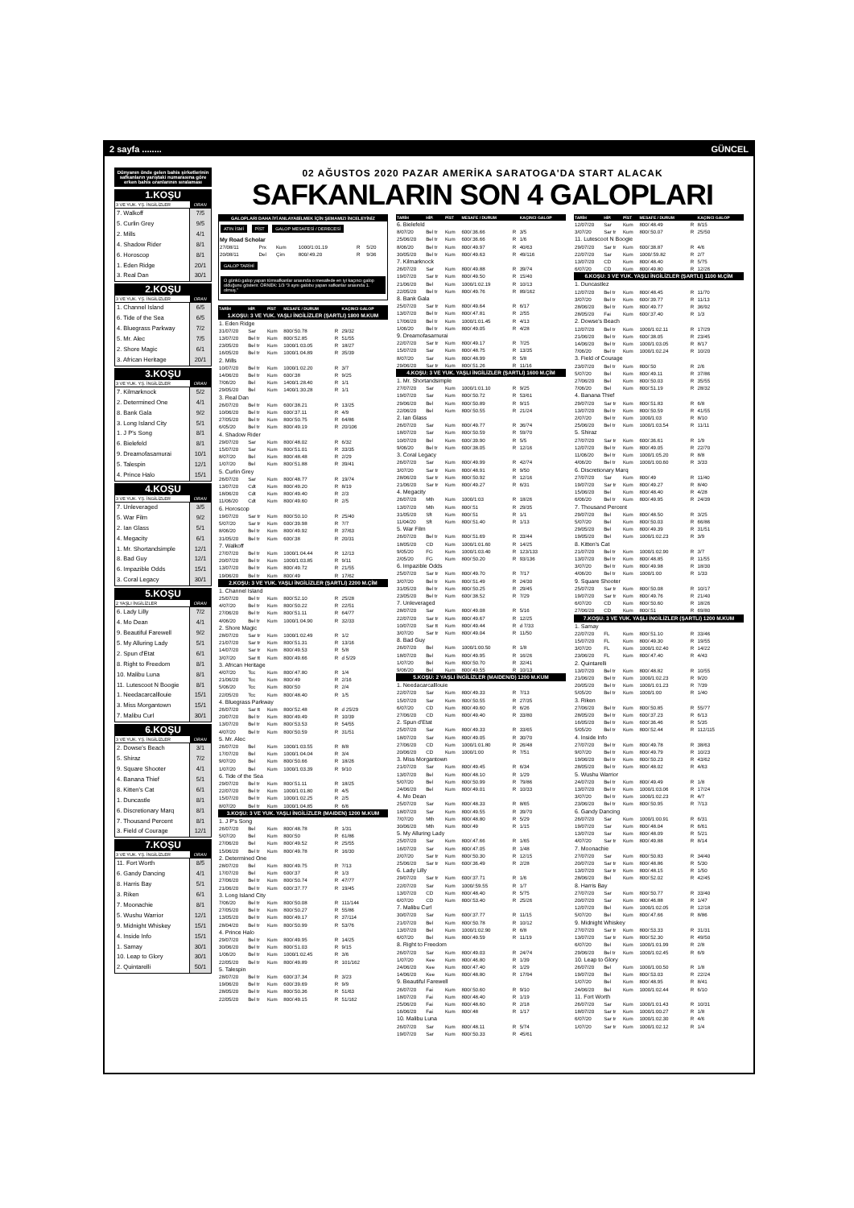2 sayfa ........ GÜNCEL
Dünyanın önde gelen bahis şirketlerinin safkanların yarıştaki numarasına göre erken bahis oranlarının sıralaması
1.KOŞU
| 3 VE YUK. YŞ. İNGİLİZLER | ORAN |
| --- | --- |
| 7. Walkoff | 7/5 |
| 5. Curlin Grey | 9/5 |
| 2. Mills | 4/1 |
| 4. Shadow Rider | 8/1 |
| 6. Horoscop | 8/1 |
| 1. Eden Ridge | 20/1 |
| 3. Real Dan | 30/1 |
2.KOŞU
| 3 VE YUK. YŞ. İNGİLİZLER | ORAN |
| --- | --- |
| 1. Channel Island | 6/5 |
| 6. Tide of the Sea | 6/5 |
| 4. Bluegrass Parkway | 7/2 |
| 5. Mr. Alec | 7/5 |
| 2. Shore Magic | 6/1 |
| 3. African Heritage | 20/1 |
3.KOŞU
| 3 VE YUK. YŞ. İNGİLİZLER | ORAN |
| --- | --- |
| 7. Kilmarknock | 5/2 |
| 2. Determined One | 4/1 |
| 8. Bank Gala | 9/2 |
| 3. Long Island City | 5/1 |
| 1. J P's Song | 8/1 |
| 6. Bielefeld | 8/1 |
| 9. Dreamofasamurai | 10/1 |
| 5. Talespin | 12/1 |
| 4. Prince Halo | 15/1 |
4.KOŞU
| 3 VE YUK. YŞ. İNGİLİZLER | ORAN |
| --- | --- |
| 7. Unleveraged | 3/5 |
| 5. War Film | 9/2 |
| 2. Ian Glass | 5/1 |
| 4. Megacity | 6/1 |
| 1. Mr. Shortandsimple | 12/1 |
| 8. Bad Guy | 12/1 |
| 6. Impazible Odds | 15/1 |
| 3. Coral Legacy | 30/1 |
5.KOŞU
| 2 YAŞLI İNGİLİZLER | ORAN |
| --- | --- |
| 6. Lady Lilly | 7/2 |
| 4. Mo Dean | 4/1 |
| 9. Beautiful Farewell | 9/2 |
| 5. My Alluring Lady | 5/1 |
| 2. Spun d'Etat | 6/1 |
| 8. Right to Freedom | 8/1 |
| 10. Malibu Luna | 8/1 |
| 11. Lutescoot N Boogie | 8/1 |
| 1. Needacarcalllouie | 15/1 |
| 3. Miss Morgantown | 15/1 |
| 7. Malibu Curl | 30/1 |
6.KOŞU
| 3 VE YUK. YŞ. İNGİLİZLER | ORAN |
| --- | --- |
| 2. Dowse's Beach | 3/1 |
| 5. Shiraz | 7/2 |
| 9. Square Shooter | 4/1 |
| 4. Banana Thief | 5/1 |
| 8. Kitten's Cat | 6/1 |
| 1. Duncastle | 8/1 |
| 6. Discretionary Marq | 8/1 |
| 7. Thousand Percent | 8/1 |
| 3. Field of Courage | 12/1 |
7.KOŞU
| 3 VE YUK. YŞ. İNGİLİZLER | ORAN |
| --- | --- |
| 11. Fort Worth | 8/5 |
| 6. Gandy Dancing | 4/1 |
| 8. Harris Bay | 5/1 |
| 3. Riken | 6/1 |
| 7. Moonachie | 8/1 |
| 5. Wushu Warrior | 12/1 |
| 9. Midnight Whiskey | 15/1 |
| 4. Inside Info | 15/1 |
| 1. Samay | 30/1 |
| 10. Leap to Glory | 30/1 |
| 2. Quintarelli | 50/1 |
02 AĞUSTOS 2020 PAZAR AMERİKA SARATOGA'DA START ALACAK
SAFKANLARIN SON 4 GALOPLARI
GALOPLARI DAHA İYİ ANLAYABİLMEK İÇİN ŞEMAMIZI İNCELEYİNİZ
ATIN İSMİ PİST GALOP MESAFESİ / DERECESİ
| My Road Scholar | | | | | |
| 27/08/11 | Prx | Kum | 1000/1:01.19 | R | 5/20 |
| 20/08/11 | Del | Çim | 800/:49.20 | R | 9/36 |
GALOP TARİHİ O günkü galop yapan tümsafkanlar arasında o mesafede en iyi kaçıncı galop olduğunu gösterir. ÖRNEK: 1/3 “3 aynı galobu yapan safkanlar arasında 1. olmuş.”
| TARİH | HİP. | PİST | MESAFE / DURUM | | KAÇINCI GALOP |
| --- | --- | --- | --- | --- | --- |
| 1.KOŞU: 3 VE YUK. YAŞLI İNGİLİZLER (ŞARTLI) 1800 M.KUM | | | | | |
| 1. Eden Ridge | | | | | |
| 31/07/20 | Sar | Kum | 800/:50.78 | R | 29/32 |
| 13/07/20 | Bel tr | Kum | 800/:52.85 | R | 51/55 |
| 23/05/20 | Bel tr | Kum | 1000/1:03.05 | R | 18/27 |
| 16/05/20 | Bel tr | Kum | 1000/1:04.89 | R | 35/39 |
| 2. Mills | | | | | |
| 10/07/20 | Bel tr | Kum | 1000/1:02.20 | R | 3/7 |
| 14/06/20 | Bel tr | Kum | 600/:38 | R | 9/25 |
| 7/06/20 | Bel | Kum | 1400/1:28.40 | R | 1/1 |
| 29/05/20 | Bel | Kum | 1400/1:30.28 | R | 1/1 |
| 3. Real Dan | | | | | |
| 26/07/20 | Bel tr | Kum | 600/:38.21 | R | 13/25 |
| 10/06/20 | Bel tr | Kum | 600/:37.11 | R | 4/9 |
| 27/05/20 | Bel tr | Kum | 800/:50.75 | R | 64/86 |
| 6/05/20 | Bel tr | Kum | 800/:49.19 | R | 20/106 |
| 4. Shadow Rider | | | | | |
| 29/07/20 | Sar | Kum | 800/:48.02 | R | 6/32 |
| 15/07/20 | Sar | Kum | 800/:51.01 | R | 33/35 |
| 8/07/20 | Bel | Kum | 800/:48.48 | R | 2/29 |
| 1/07/20 | Bel | Kum | 800/:51.88 | R | 39/41 |
| 5. Curlin Grey | | | | | |
| 26/07/20 | Sar | Kum | 800/:48.77 | R | 19/74 |
| 13/07/20 | Cdt | Kum | 800/:49.20 | R | 8/19 |
| 18/06/20 | Cdt | Kum | 800/:49.40 | R | 2/3 |
| 11/06/20 | Cdt | Kum | 800/:49.60 | R | 2/5 |
| 6. Horoscop | | | | | |
| 19/07/20 | Sar tr | Kum | 800/:50.10 | R | 25/40 |
| 5/07/20 | Sar tr | Kum | 600/:39.98 | R | 7/7 |
| 8/06/20 | Bel tr | Kum | 800/:49.92 | R | 37/63 |
| 31/05/20 | Bel tr | Kum | 600/:38 | R | 20/31 |
| 7. Walkoff | | | | | |
| 27/07/20 | Bel tr | Kum | 1000/1:04.44 | R | 12/13 |
| 20/07/20 | Bel tr | Kum | 1000/1:03.85 | R | 9/11 |
| 13/07/20 | Bel tr | Kum | 800/:49.72 | R | 21/55 |
| 19/06/20 | Bel tr | Kum | 800/:49 | R | 17/62 |
| 2.KOŞU: 3 VE YUK. YAŞLI İNGİLİZLER (ŞARTLI) 2200 M.ÇİM | | | | | |
| 1. Channel Island | | | | | |
| 25/07/20 | Bel tr | Kum | 800/:52.10 | R | 25/28 |
| 4/07/20 | Bel tr | Kum | 800/:50.22 | R | 22/51 |
| 27/06/20 | Bel tr | Kum | 800/:51.11 | R | 64/77 |
| 4/06/20 | Bel tr | Kum | 1000/1:04.90 | R | 32/33 |
| 2. Shore Magic | | | | | |
| 28/07/20 | Sar tr | Kum | 1000/1:02.49 | R | 1/2 |
| 21/07/20 | Sar tr | Kum | 800/:51.31 | R | 13/16 |
| 14/07/20 | Sar tr | Kum | 800/:49.53 | R | 5/8 |
| 3/07/20 | Sar tt | Kum | 800/:49.66 | R | d 5/29 |
| 3. African Heritage | | | | | |
| 4/07/20 | Tcc | Kum | 800/:47.80 | R | 1/4 |
| 21/06/20 | Tcc | Kum | 800/:49 | R | 2/16 |
| 5/06/20 | Tcc | Kum | 800/:50 | R | 2/4 |
| 22/05/20 | Tcc | Kum | 800/:48.40 | R | 1/5 |
| 4. Bluegrass Parkway | | | | | |
| 26/07/20 | Sar tt | Kum | 800/:52.48 | R | d 25/29 |
| 20/07/20 | Bel tr | Kum | 800/:49.49 | R | 10/39 |
| 13/07/20 | Bel tr | Kum | 800/:53.53 | R | 54/55 |
| 4/07/20 | Bel tr | Kum | 800/:50.59 | R | 31/51 |
| 5. Mr. Alec | | | | | |
| 26/07/20 | Bel | Kum | 1000/1:03.55 | R | 8/8 |
| 17/07/20 | Bel | Kum | 1000/1:04.04 | R | 3/4 |
| 9/07/20 | Bel | Kum | 800/:50.66 | R | 18/26 |
| 1/07/20 | Bel | Kum | 1000/1:03.39 | R | 9/10 |
| 6. Tide of the Sea | | | | | |
| 29/07/20 | Bel tr | Kum | 800/:51.11 | R | 18/25 |
| 22/07/20 | Bel tr | Kum | 1000/1:01.80 | R | 4/5 |
| 15/07/20 | Bel tr | Kum | 1000/1:02.25 | R | 2/5 |
| 8/07/20 | Bel tr | Kum | 1000/1:04.85 | R | 6/6 |
| 3.KOŞU: 3 VE YUK. YAŞLI İNGİLİZLER (MAIDEN) 1200 M.KUM | | | | | |
| 1. J P's Song | | | | | |
| 26/07/20 | Bel | Kum | 800/:48.78 | R | 1/31 |
| 5/07/20 | Bel | Kum | 800/:50 | R | 61/86 |
| 27/06/20 | Bel | Kum | 800/:49.52 | R | 25/55 |
| 15/06/20 | Bel tr | Kum | 800/:49.78 | R | 16/30 |
| 2. Determined One | | | | | |
| 28/07/20 | Bel | Kum | 800/:49.75 | R | 7/13 |
| 17/07/20 | Bel | Kum | 600/:37 | R | 1/3 |
| 27/06/20 | Bel tr | Kum | 800/:50.74 | R | 47/77 |
| 21/06/20 | Bel tr | Kum | 600/:37.77 | R | 19/45 |
| 3. Long Island City | | | | | |
| 7/06/20 | Bel tr | Kum | 800/:50.08 | R | 111/144 |
| 27/05/20 | Bel tr | Kum | 800/:50.27 | R | 55/86 |
| 13/05/20 | Bel tr | Kum | 800/:49.17 | R | 37/114 |
| 28/04/20 | Bel tr | Kum | 800/:50.99 | R | 53/76 |
| 4. Prince Halo | | | | | |
| 29/07/20 | Bel tr | Kum | 800/:49.95 | R | 14/25 |
| 30/06/20 | Bel tr | Kum | 800/:51.03 | R | 9/15 |
| 1/06/20 | Bel tr | Kum | 1000/1:02.45 | R | 3/6 |
| 22/05/20 | Bel tr | Kum | 800/:49.89 | R | 101/162 |
| 5. Talespin | | | | | |
| 28/07/20 | Bel tr | Kum | 600/:37.34 | R | 3/23 |
| 19/06/20 | Bel tr | Kum | 600/:39.69 | R | 9/9 |
| 28/05/20 | Bel tr | Kum | 800/:50.36 | R | 51/63 |
| 22/05/20 | Bel tr | Kum | 800/:49.15 | R | 51/162 |
| TARİH | HİP. | PİST | MESAFE / DURUM | | KAÇINCI GALOP |
| --- | --- | --- | --- | --- | --- |
| 6. Bielefeld | | | | | |
| 8/07/20 | Bel tr | Kum | 600/:36.66 | R | 3/5 |
| 25/06/20 | Bel tr | Kum | 600/:36.66 | R | 1/6 |
| 8/06/20 | Bel tr | Kum | 800/:49.97 | R | 40/63 |
| 30/05/20 | Bel tr | Kum | 800/:49.63 | R | 49/116 |
| 7. Kilmarknock | | | | | |
| 26/07/20 | Sar | Kum | 800/:49.88 | R | 39/74 |
| 19/07/20 | Sar tr | Kum | 800/:49.50 | R | 15/40 |
| 21/06/20 | Bel | Kum | 1000/1:02.19 | R | 10/13 |
| 22/05/20 | Bel tr | Kum | 800/:49.76 | R | 89/162 |
| 8. Bank Gala | | | | | |
| 25/07/20 | Sar tr | Kum | 800/:49.64 | R | 6/17 |
| 13/07/20 | Bel tr | Kum | 800/:47.81 | R | 2/55 |
| 17/06/20 | Bel tr | Kum | 1000/1:01.45 | R | 4/13 |
| 1/06/20 | Bel tr | Kum | 800/:49.05 | R | 4/28 |
| 9. Dreamofasamurai | | | | | |
| 22/07/20 | Sar tr | Kum | 800/:49.17 | R | 7/25 |
| 15/07/20 | Sar | Kum | 800/:48.75 | R | 13/35 |
| 8/07/20 | Sar | Kum | 800/:48.99 | R | 5/8 |
| 29/06/20 | Sar tr | Kum | 800/:51.26 | R | 11/16 |
| 4.KOŞU: 3 VE YUK. YAŞLI İNGİLİZLER (ŞARTLI) 1600 M.ÇİM | | | | | |
| 1. Mr. Shortandsimple | | | | | |
| 27/07/20 | Sar | Kum | 1000/1:01.10 | R | 9/25 |
| 19/07/20 | Sar | Kum | 800/:50.72 | R | 53/61 |
| 29/06/20 | Bel | Kum | 800/:50.89 | R | 9/15 |
| 22/06/20 | Bel | Kum | 800/:50.55 | R | 21/24 |
| 2. Ian Glass | | | | | |
| 26/07/20 | Sar | Kum | 800/:49.77 | R | 36/74 |
| 18/07/20 | Sar | Kum | 800/:50.59 | R | 59/70 |
| 10/07/20 | Bel | Kum | 600/:39.90 | R | 5/5 |
| 9/06/20 | Bel tr | Kum | 600/:38.05 | R | 12/16 |
| 3. Coral Legacy | | | | | |
| 26/07/20 | Sar | Kum | 800/:49.99 | R | 42/74 |
| 3/07/20 | Sar tr | Kum | 800/:48.91 | R | 9/50 |
| 28/06/20 | Sar tr | Kum | 800/:50.92 | R | 12/16 |
| 21/06/20 | Sar tr | Kum | 800/:49.27 | R | 6/31 |
| 4. Megacity | | | | | |
| 26/07/20 | Mth | Kum | 1000/1:03 | R | 18/26 |
| 13/07/20 | Mth | Kum | 800/:51 | R | 29/35 |
| 31/05/20 | Sft | Kum | 800/:51 | R | 1/1 |
| 11/04/20 | Sft | Kum | 800/:51.40 | R | 1/13 |
| 5. War Film | | | | | |
| 26/07/20 | Bel tr | Kum | 800/:51.69 | R | 33/44 |
| 18/05/20 | CD | Kum | 1000/1:01.60 | R | 14/25 |
| 9/05/20 | FG | Kum | 1000/1:03.40 | R | 123/133 |
| 2/05/20 | FG | Kum | 800/:50.20 | R | 93/136 |
| 6. Impazible Odds | | | | | |
| 25/07/20 | Sar tr | Kum | 800/:49.70 | R | 7/17 |
| 3/07/20 | Bel tr | Kum | 800/:51.49 | R | 24/30 |
| 31/05/20 | Bel tr | Kum | 800/:50.25 | R | 29/45 |
| 23/05/20 | Bel tr | Kum | 600/:38.52 | R | 7/29 |
| 7. Unleveraged | | | | | |
| 28/07/20 | Sar | Kum | 800/:49.08 | R | 5/16 |
| 22/07/20 | Sar tr | Kum | 800/:49.67 | R | 12/25 |
| 10/07/20 | Sar tt | Kum | 800/:49.44 | R | d 7/33 |
| 3/07/20 | Sar tr | Kum | 800/:49.04 | R | 11/50 |
| 8. Bad Guy | | | | | |
| 26/07/20 | Bel | Kum | 1000/1:00.50 | R | 1/8 |
| 18/07/20 | Bel | Kum | 800/:49.95 | R | 16/26 |
| 1/07/20 | Bel | Kum | 800/:50.70 | R | 32/41 |
| 9/06/20 | Bel | Kum | 800/:49.55 | R | 10/13 |
| 5.KOŞU: 2 YAŞLI İNGİLİZLER (MAIDEN/D) 1200 M.KUM | | | | | |
| 1. Needacarcalllouie | | | | | |
| 22/07/20 | Sar | Kum | 800/:49.33 | R | 7/13 |
| 15/07/20 | Sar | Kum | 800/:50.55 | R | 27/35 |
| 6/07/20 | CD | Kum | 800/:49.60 | R | 6/26 |
| 27/06/20 | CD | Kum | 800/:49.40 | R | 33/80 |
| 2. Spun d'Etat | | | | | |
| 25/07/20 | Sar | Kum | 800/:49.33 | R | 33/65 |
| 18/07/20 | Sar | Kum | 800/:49.05 | R | 30/70 |
| 27/06/20 | CD | Kum | 1000/1:01.80 | R | 26/48 |
| 20/06/20 | CD | Kum | 1000/1:00 | R | 7/51 |
| 3. Miss Morgantown | | | | | |
| 21/07/20 | Sar | Kum | 800/:49.45 | R | 6/34 |
| 13/07/20 | Bel | Kum | 800/:48.10 | R | 1/29 |
| 5/07/20 | Bel | Kum | 800/:50.99 | R | 79/86 |
| 24/06/20 | Bel | Kum | 800/:49.01 | R | 10/33 |
| 4. Mo Dean | | | | | |
| 25/07/20 | Sar | Kum | 800/:48.33 | R | 8/65 |
| 18/07/20 | Sar | Kum | 800/:49.55 | R | 39/70 |
| 7/07/20 | Mth | Kum | 800/:48.80 | R | 5/29 |
| 30/06/20 | Mth | Kum | 800/:49 | R | 1/15 |
| 5. My Alluring Lady | | | | | |
| 25/07/20 | Sar | Kum | 800/:47.66 | R | 1/65 |
| 16/07/20 | Sar | Kum | 800/:47.05 | R | 1/48 |
| 2/07/20 | Sar tr | Kum | 800/:50.30 | R | 12/15 |
| 25/06/20 | Sar tr | Kum | 600/:36.49 | R | 2/28 |
| 6. Lady Lilly | | | | | |
| 29/07/20 | Sar tr | Kum | 600/:37.71 | R | 1/6 |
| 22/07/20 | Sar | Kum | 1000/:59.55 | R | 1/7 |
| 13/07/20 | CD | Kum | 800/:48.40 | R | 5/75 |
| 6/07/20 | CD | Kum | 800/:53.40 | R | 25/26 |
| 7. Malibu Curl | | | | | |
| 30/07/20 | Sar | Kum | 600/:37.77 | R | 11/15 |
| 21/07/20 | Bel | Kum | 800/:50.78 | R | 10/12 |
| 13/07/20 | Bel | Kum | 1000/1:02.90 | R | 6/8 |
| 6/07/20 | Bel | Kum | 800/:49.59 | R | 11/19 |
| 8. Right to Freedom | | | | | |
| 26/07/20 | Sar | Kum | 800/:49.03 | R | 24/74 |
| 1/07/20 | Kee | Kum | 800/:46.80 | R | 1/39 |
| 24/06/20 | Kee | Kum | 800/:47.40 | R | 1/29 |
| 14/06/20 | Kee | Kum | 800/:48.80 | R | 17/94 |
| 9. Beautiful Farewell | | | | | |
| 26/07/20 | Fai | Kum | 800/:50.60 | R | 9/10 |
| 18/07/20 | Fai | Kum | 800/:48.40 | R | 1/19 |
| 25/06/20 | Fai | Kum | 800/:48.60 | R | 2/18 |
| 16/06/20 | Fai | Kum | 800/:48 | R | 1/17 |
| 10. Malibu Luna | | | | | |
| 26/07/20 | Sar | Kum | 800/:48.11 | R | 5/74 |
| 19/07/20 | Sar | Kum | 800/:50.33 | R | 45/61 |
| TARİH | HİP. | PİST | MESAFE / DURUM | | KAÇINCI GALOP |
| --- | --- | --- | --- | --- | --- |
| 12/07/20 | Sar | Kum | 800/:48.49 | R | 8/15 |
| 3/07/20 | Sar tr | Kum | 800/:50.07 | R | 25/50 |
| 11. Lutescoot N Boogie | | | | | |
| 29/07/20 | Sar tr | Kum | 600/:38.87 | R | 4/6 |
| 22/07/20 | Sar | Kum | 1000/:59.82 | R | 2/7 |
| 13/07/20 | CD | Kum | 800/:48.40 | R | 5/75 |
| 6/07/20 | CD | Kum | 800/:49.80 | R | 12/26 |
| 6.KOŞU: 3 VE YUK. YAŞLI İNGİLİZLER (ŞARTLI) 1100 M.ÇİM | | | | | |
| 1. Duncastlez | | | | | |
| 12/07/20 | Bel tr | Kum | 800/:48.45 | R | 11/70 |
| 3/07/20 | Bel tr | Kum | 600/:39.77 | R | 11/13 |
| 28/06/20 | Bel tr | Kum | 800/:49.77 | R | 36/92 |
| 28/05/20 | Fai | Kum | 600/:37.40 | R | 1/3 |
| 2. Dowse's Beach | | | | | |
| 12/07/20 | Bel tr | Kum | 1000/1:02.11 | R | 17/29 |
| 21/06/20 | Bel tr | Kum | 600/:38.05 | R | 23/45 |
| 14/06/20 | Bel tr | Kum | 1000/1:03.05 | R | 8/17 |
| 7/06/20 | Bel tr | Kum | 1000/1:02.24 | R | 10/20 |
| 3. Field of Courage | | | | | |
| 23/07/20 | Bel tr | Kum | 800/:50 | R | 2/6 |
| 5/07/20 | Bel | Kum | 800/:49.11 | R | 37/86 |
| 27/06/20 | Bel | Kum | 800/:50.03 | R | 35/55 |
| 7/06/20 | Bel | Kum | 800/:51.19 | R | 28/32 |
| 4. Banana Thief | | | | | |
| 29/07/20 | Sar tr | Kum | 800/:51.83 | R | 6/8 |
| 13/07/20 | Bel tr | Kum | 800/:50.59 | R | 41/55 |
| 2/07/20 | Bel tr | Kum | 1000/1:03 | R | 8/10 |
| 25/06/20 | Bel tr | Kum | 1000/1:03.54 | R | 11/11 |
| 5. Shiraz | | | | | |
| 27/07/20 | Sar tr | Kum | 600/:36.61 | R | 1/9 |
| 12/07/20 | Bel tr | Kum | 800/:49.05 | R | 22/70 |
| 11/06/20 | Bel tr | Kum | 1000/1:05.20 | R | 8/8 |
| 4/06/20 | Bel tr | Kum | 1000/1:00.60 | R | 3/33 |
| 6. Discretionary Marq | | | | | |
| 27/07/20 | Sar | Kum | 800/:49 | R | 11/40 |
| 19/07/20 | Sar tr | Kum | 800/:49.27 | R | 8/40 |
| 15/06/20 | Bel | Kum | 800/:48.40 | R | 4/28 |
| 6/06/20 | Bel tr | Kum | 800/:49.95 | R | 24/39 |
| 7. Thousand Percent | | | | | |
| 29/07/20 | Bel | Kum | 800/:48.50 | R | 3/25 |
| 5/07/20 | Bel | Kum | 800/:50.03 | R | 66/86 |
| 29/05/20 | Bel | Kum | 800/:49.39 | R | 31/51 |
| 19/05/20 | Bel | Kum | 1000/1:02.23 | R | 3/9 |
| 8. Kitten's Cat | | | | | |
| 21/07/20 | Bel tr | Kum | 1000/1:02.90 | R | 3/7 |
| 13/07/20 | Bel tr | Kum | 800/:48.85 | R | 11/55 |
| 3/07/20 | Bel tr | Kum | 800/:49.98 | R | 18/30 |
| 4/06/20 | Bel tr | Kum | 1000/1:00 | R | 1/33 |
| 9. Square Shooter | | | | | |
| 25/07/20 | Sar tr | Kum | 800/:50.08 | R | 10/17 |
| 19/07/20 | Sar tr | Kum | 800/:49.76 | R | 21/40 |
| 6/07/20 | CD | Kum | 800/:50.60 | R | 18/26 |
| 27/06/20 | CD | Kum | 800/:51 | R | 69/80 |
| 7.KOŞU: 3 VE YUK. YAŞLI İNGİLİZLER (ŞARTLI) 1200 M.KUM | | | | | |
| 1. Samay | | | | | |
| 22/07/20 | FL | Kum | 800/:51.10 | R | 33/46 |
| 15/07/20 | FL | Kum | 800/:49.30 | R | 19/55 |
| 3/07/20 | FL | Kum | 1000/1:02.40 | R | 14/22 |
| 23/06/20 | FL | Kum | 800/:47.40 | R | 4/43 |
| 2. Quintarelli | | | | | |
| 13/07/20 | Bel tr | Kum | 800/:48.82 | R | 10/55 |
| 21/06/20 | Bel tr | Kum | 1000/1:02.23 | R | 9/20 |
| 20/05/20 | Bel tr | Kum | 1000/1:01.23 | R | 7/39 |
| 5/05/20 | Bel tr | Kum | 1000/1:00 | R | 1/40 |
| 3. Riken | | | | | |
| 27/06/20 | Bel tr | Kum | 800/:50.85 | R | 55/77 |
| 28/05/20 | Bel tr | Kum | 600/:37.23 | R | 6/13 |
| 16/05/20 | Bel tr | Kum | 600/:36.46 | R | 5/35 |
| 5/05/20 | Bel tr | Kum | 800/:52.44 | R | 112/115 |
| 4. Inside Info | | | | | |
| 27/07/20 | Bel tr | Kum | 800/:49.78 | R | 38/63 |
| 9/07/20 | Bel tr | Kum | 800/:49.79 | R | 10/23 |
| 19/06/20 | Bel tr | Kum | 800/:50.23 | R | 43/62 |
| 28/05/20 | Bel tr | Kum | 800/:48.02 | R | 4/63 |
| 5. Wushu Warrior | | | | | |
| 24/07/20 | Bel tr | Kum | 800/:49.49 | R | 1/8 |
| 13/07/20 | Bel tr | Kum | 1000/1:03.06 | R | 17/24 |
| 3/07/20 | Bel tr | Kum | 1000/1:02.23 | R | 4/7 |
| 23/06/20 | Bel tr | Kum | 800/:50.95 | R | 7/13 |
| 6. Gandy Dancing | | | | | |
| 26/07/20 | Sar | Kum | 1000/1:00.91 | R | 6/31 |
| 19/07/20 | Sar | Kum | 800/:48.04 | R | 6/61 |
| 13/07/20 | Sar | Kum | 800/:48.09 | R | 5/21 |
| 4/07/20 | Sar tr | Kum | 800/:49.88 | R | 8/14 |
| 7. Moonachie | | | | | |
| 27/07/20 | Sar | Kum | 800/:50.83 | R | 34/40 |
| 20/07/20 | Sar tr | Kum | 800/:48.86 | R | 5/30 |
| 13/07/20 | Sar tr | Kum | 800/:48.15 | R | 1/50 |
| 28/06/20 | Bel | Kum | 800/:52.02 | R | 42/45 |
| 8. Harris Bay | | | | | |
| 27/07/20 | Sar | Kum | 800/:50.77 | R | 33/40 |
| 20/07/20 | Sar | Kum | 800/:46.88 | R | 1/47 |
| 12/07/20 | Bel | Kum | 1000/1:02.05 | R | 12/18 |
| 5/07/20 | Bel | Kum | 800/:47.66 | R | 8/86 |
| 9. Midnight Whiskey | | | | | |
| 27/07/20 | Sar tr | Kum | 800/:53.33 | R | 31/31 |
| 13/07/20 | Sar tr | Kum | 800/:52.30 | R | 49/50 |
| 6/07/20 | Bel | Kum | 1000/1:01.99 | R | 2/8 |
| 29/06/20 | Bel tr | Kum | 1000/1:02.45 | R | 6/9 |
| 10. Leap to Glory | | | | | |
| 26/07/20 | Bel | Kum | 1000/1:00.50 | R | 1/8 |
| 19/07/20 | Bel | Kum | 800/:53.03 | R | 22/24 |
| 1/07/20 | Bel | Kum | 800/:48.95 | R | 8/41 |
| 24/06/20 | Bel | Kum | 1000/1:02.44 | R | 6/10 |
| 11. Fort Worth | | | | | |
| 26/07/20 | Sar | Kum | 1000/1:01.43 | R | 10/31 |
| 18/07/20 | Sar tr | Kum | 1000/1:00.27 | R | 1/8 |
| 6/07/20 | Sar tr | Kum | 1000/1:02.30 | R | 4/6 |
| 1/07/20 | Sar tr | Kum | 1000/1:02.12 | R | 1/4 |